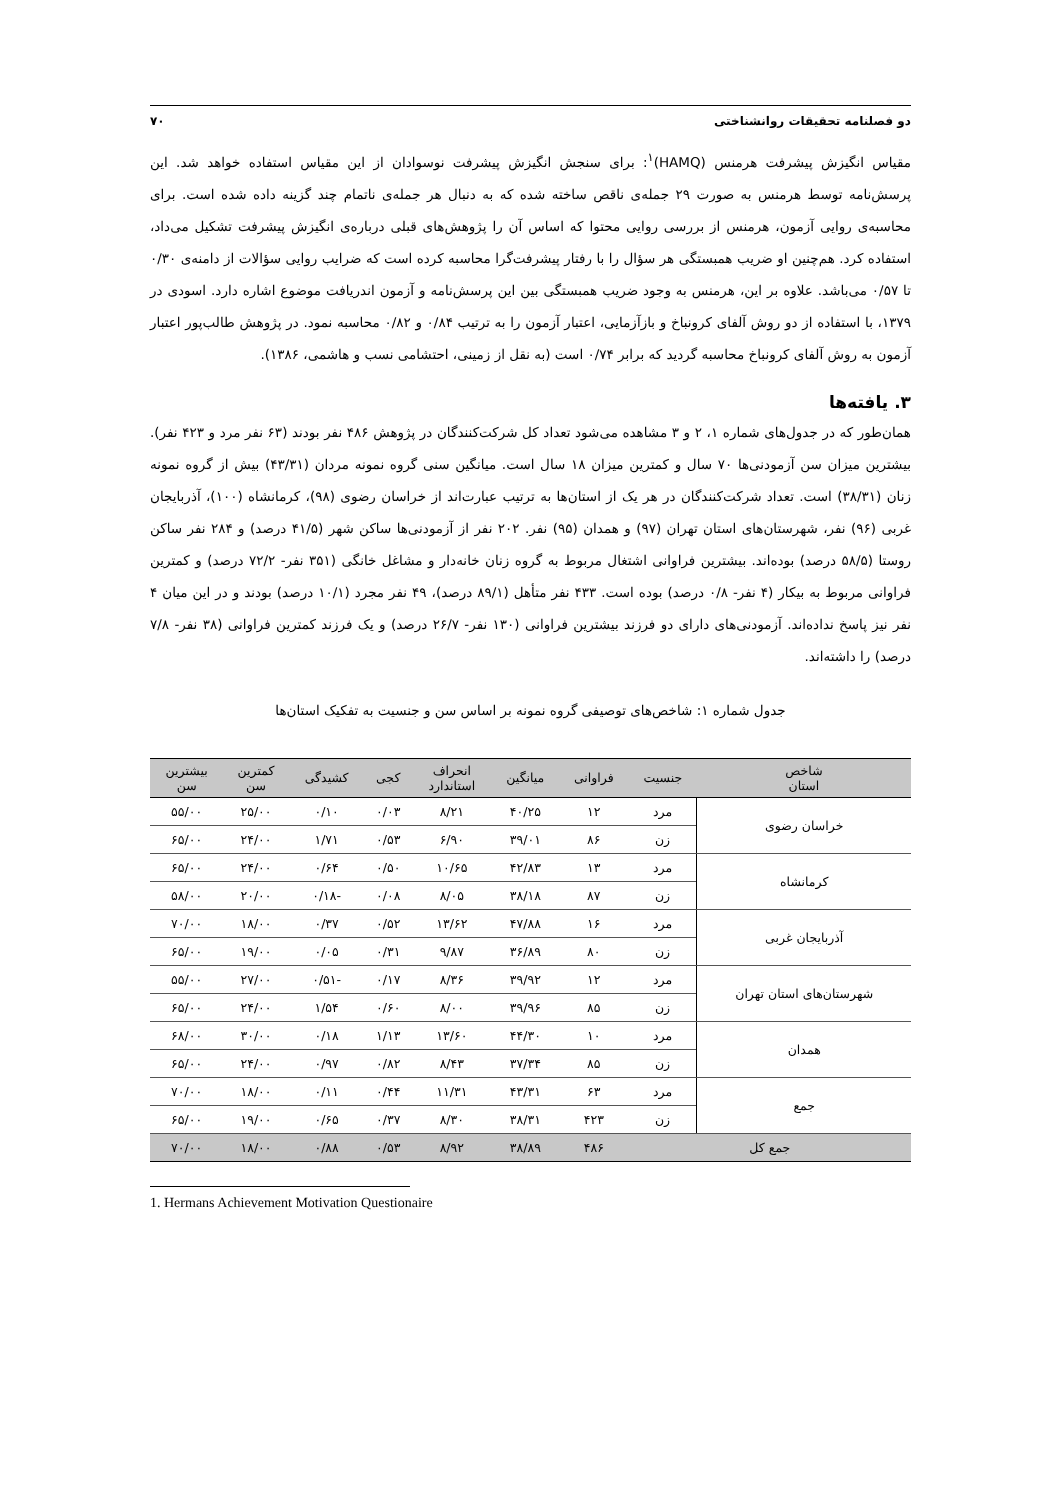دو فصلنامه تحقیقات روانشناختی ۷۰
مقیاس انگیزش پیشرفت هرمنس (HAMQ)<sup>۱</sup>: برای سنجش انگیزش پیشرفت نوسوادان از این مقیاس استفاده خواهد شد. این پرسش‌نامه توسط هرمنس به صورت ۲۹ جمله‌ی ناقص ساخته شده که به دنبال هر جمله‌ی ناتمام چند گزینه داده شده است. برای محاسبه‌ی روایی آزمون، هرمنس از بررسی روایی محتوا که اساس آن را پژوهش‌های قبلی درباره‌ی انگیزش پیشرفت تشکیل می‌داد، استفاده کرد. هم‌چنین او ضریب همبستگی هر سؤال را با رفتار پیشرفت‌گرا محاسبه کرده است که ضرایب روایی سؤالات از دامنه‌ی ۰/۳۰ تا ۰/۵۷ می‌باشد. علاوه بر این، هرمنس به وجود ضریب همبستگی بین این پرسش‌نامه و آزمون اندریافت موضوع اشاره دارد. اسودی در ۱۳۷۹، با استفاده از دو روش آلفای کرونباخ و بازآزمایی، اعتبار آزمون را به ترتیب ۰/۸۴ و ۰/۸۲ محاسبه نمود. در پژوهش طالب‌پور اعتبار آزمون به روش آلفای کرونباخ محاسبه گردید که برابر ۰/۷۴ است (به نقل از زمینی، احتشامی نسب و هاشمی، ۱۳۸۶).
۳. یافته‌ها
همان‌طور که در جدول‌های شماره ۱، ۲ و ۳ مشاهده می‌شود تعداد کل شرکت‌کنندگان در پژوهش ۴۸۶ نفر بودند (۶۳ نفر مرد و ۴۲۳ نفر). بیشترین میزان سن آزمودنی‌ها ۷۰ سال و کمترین میزان ۱۸ سال است. میانگین سنی گروه نمونه مردان (۴۳/۳۱) بیش از گروه نمونه زنان (۳۸/۳۱) است. تعداد شرکت‌کنندگان در هر یک از استان‌ها به ترتیب عبارت‌اند از خراسان رضوی (۹۸)، کرمانشاه (۱۰۰)، آذربایجان غربی (۹۶) نفر، شهرستان‌های استان تهران (۹۷) و همدان (۹۵) نفر. ۲۰۲ نفر از آزمودنی‌ها ساکن شهر (۴۱/۵ درصد) و ۲۸۴ نفر ساکن روستا (۵۸/۵ درصد) بوده‌اند. بیشترین فراوانی اشتغال مربوط به گروه زنان خانه‌دار و مشاغل خانگی (۳۵۱ نفر- ۷۲/۲ درصد) و کمترین فراوانی مربوط به بیکار (۴ نفر- ۰/۸ درصد) بوده است. ۴۳۳ نفر متأهل (۸۹/۱ درصد)، ۴۹ نفر مجرد (۱۰/۱ درصد) بودند و در این میان ۴ نفر نیز پاسخ نداده‌اند. آزمودنی‌های دارای دو فرزند بیشترین فراوانی (۱۳۰ نفر- ۲۶/۷ درصد) و یک فرزند کمترین فراوانی (۳۸ نفر- ۷/۸ درصد) را داشته‌اند.
جدول شماره ۱: شاخص‌های توصیفی گروه نمونه بر اساس سن و جنسیت به تفکیک استان‌ها
| شاخص استان | جنسیت | فراوانی | میانگین | انحراف استاندارد | کجی | کشیدگی | کمترین سن | بیشترین سن |
| --- | --- | --- | --- | --- | --- | --- | --- | --- |
| خراسان رضوی | مرد | ۱۲ | ۴۰/۲۵ | ۸/۲۱ | ۰/۰۳ | ۰/۱۰ | ۲۵/۰۰ | ۵۵/۰۰ |
| | زن | ۸۶ | ۳۹/۰۱ | ۶/۹۰ | ۰/۵۳ | ۱/۷۱ | ۲۴/۰۰ | ۶۵/۰۰ |
| کرمانشاه | مرد | ۱۳ | ۴۲/۸۳ | ۱۰/۶۵ | ۰/۵۰ | ۰/۶۴ | ۲۴/۰۰ | ۶۵/۰۰ |
| | زن | ۸۷ | ۳۸/۱۸ | ۸/۰۵ | ۰/۰۸ | -۰/۱۸ | ۲۰/۰۰ | ۵۸/۰۰ |
| آذربایجان غربی | مرد | ۱۶ | ۴۷/۸۸ | ۱۳/۶۲ | ۰/۵۲ | ۰/۳۷ | ۱۸/۰۰ | ۷۰/۰۰ |
| | زن | ۸۰ | ۳۶/۸۹ | ۹/۸۷ | ۰/۳۱ | ۰/۰۵ | ۱۹/۰۰ | ۶۵/۰۰ |
| شهرستان‌های استان تهران | مرد | ۱۲ | ۳۹/۹۲ | ۸/۳۶ | ۰/۱۷ | -۰/۵۱ | ۲۷/۰۰ | ۵۵/۰۰ |
| | زن | ۸۵ | ۳۹/۹۶ | ۸/۰۰ | ۰/۶۰ | ۱/۵۴ | ۲۴/۰۰ | ۶۵/۰۰ |
| همدان | مرد | ۱۰ | ۴۴/۳۰ | ۱۳/۶۰ | ۱/۱۳ | ۰/۱۸ | ۳۰/۰۰ | ۶۸/۰۰ |
| | زن | ۸۵ | ۳۷/۳۴ | ۸/۴۳ | ۰/۸۲ | ۰/۹۷ | ۲۴/۰۰ | ۶۵/۰۰ |
| جمع | مرد | ۶۳ | ۴۳/۳۱ | ۱۱/۳۱ | ۰/۴۴ | ۰/۱۱ | ۱۸/۰۰ | ۷۰/۰۰ |
| | زن | ۴۲۳ | ۳۸/۳۱ | ۸/۳۰ | ۰/۳۷ | ۰/۶۵ | ۱۹/۰۰ | ۶۵/۰۰ |
| جمع کل | | ۴۸۶ | ۳۸/۸۹ | ۸/۹۲ | ۰/۵۳ | ۰/۸۸ | ۱۸/۰۰ | ۷۰/۰۰ |
1. Hermans Achievement Motivation Questionaire